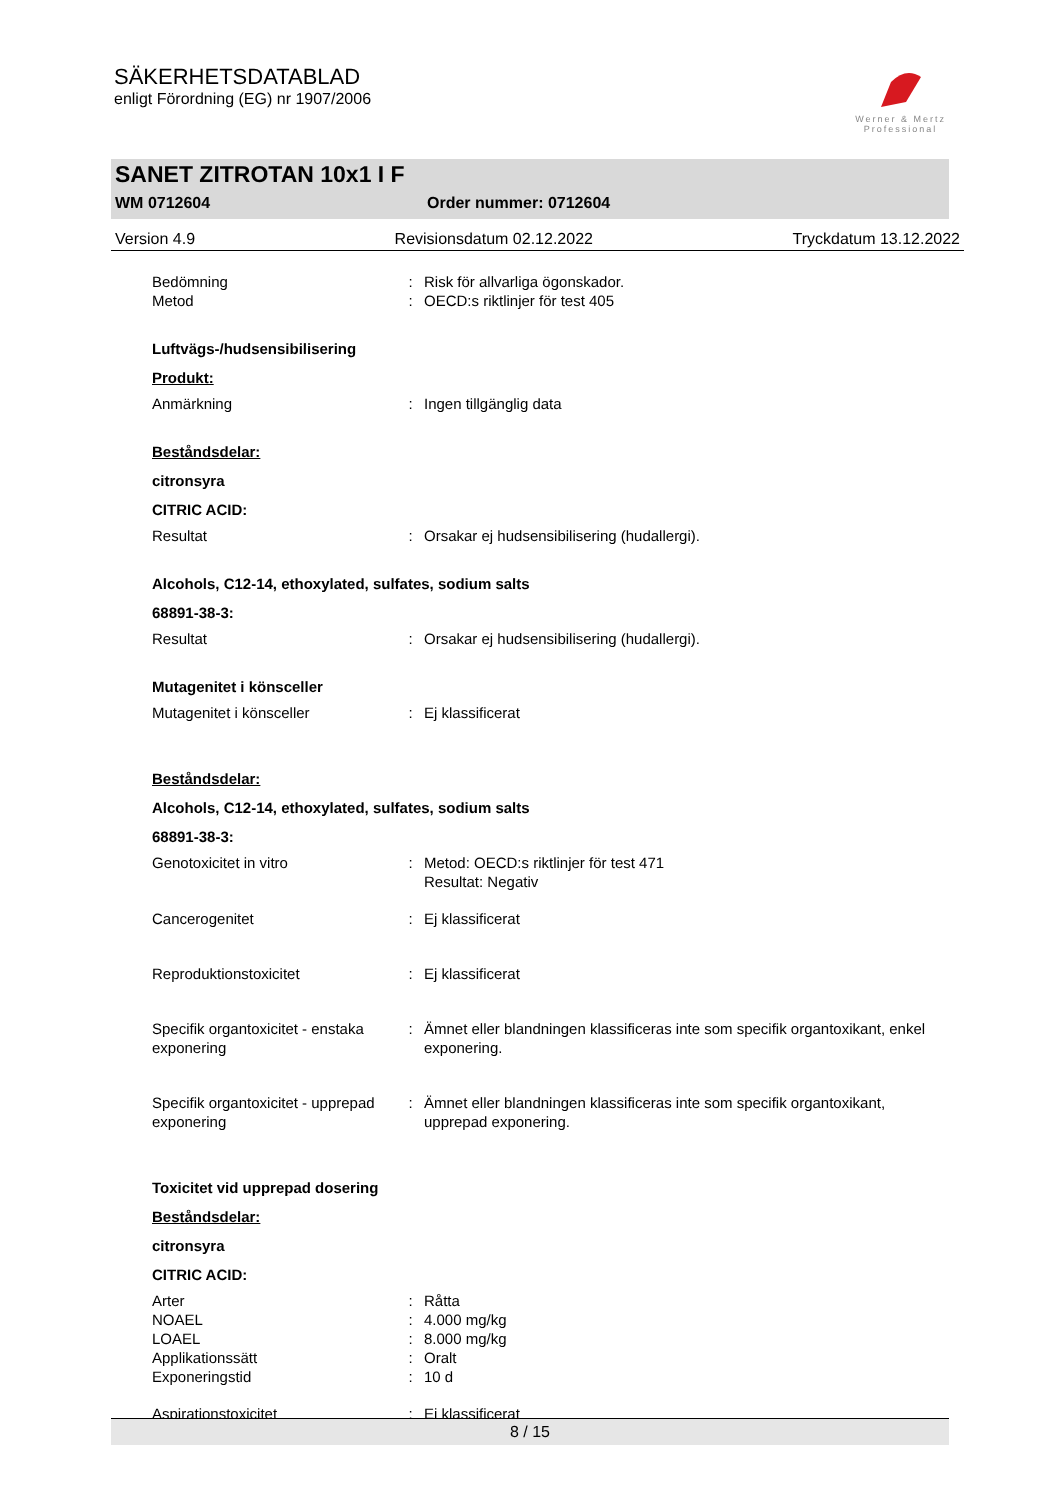SÄKERHETSDATABLAD
enligt Förordning (EG) nr 1907/2006
Werner & Mertz
Professional
SANET ZITROTAN 10x1 I F
WM 0712604 Order nummer: 0712604
Version 4.9 Revisionsdatum 02.12.2022 Tryckdatum 13.12.2022
Bedömning: Risk för allvarliga ögonskador.
Metod: OECD:s riktlinjer för test 405
Luftvägs-/hudsensibilisering
Produkt:
Anmärkning: Ingen tillgänglig data
Beståndsdelar:
citronsyra
CITRIC ACID:
Resultat: Orsakar ej hudsensibilisering (hudallergi).
Alcohols, C12-14, ethoxylated, sulfates, sodium salts
68891-38-3:
Resultat: Orsakar ej hudsensibilisering (hudallergi).
Mutagenitet i könsceller
Mutagenitet i könsceller: Ej klassificerat
Beståndsdelar:
Alcohols, C12-14, ethoxylated, sulfates, sodium salts
68891-38-3:
Genotoxicitet in vitro: Metod: OECD:s riktlinjer för test 471
Resultat: Negativ
Cancerogenitet: Ej klassificerat
Reproduktionstoxicitet: Ej klassificerat
Specifik organtoxicitet - enstaka exponering: Ämnet eller blandningen klassificeras inte som specifik organtoxikant, enkel exponering.
Specifik organtoxicitet - upprepad exponering: Ämnet eller blandningen klassificeras inte som specifik organtoxikant, upprepad exponering.
Toxicitet vid upprepad dosering
Beståndsdelar:
citronsyra
CITRIC ACID:
Arter: Råtta
NOAEL: 4.000 mg/kg
LOAEL: 8.000 mg/kg
Applikationssätt: Oralt
Exponeringstid: 10 d
Aspirationstoxicitet: Ej klassificerat
8 / 15